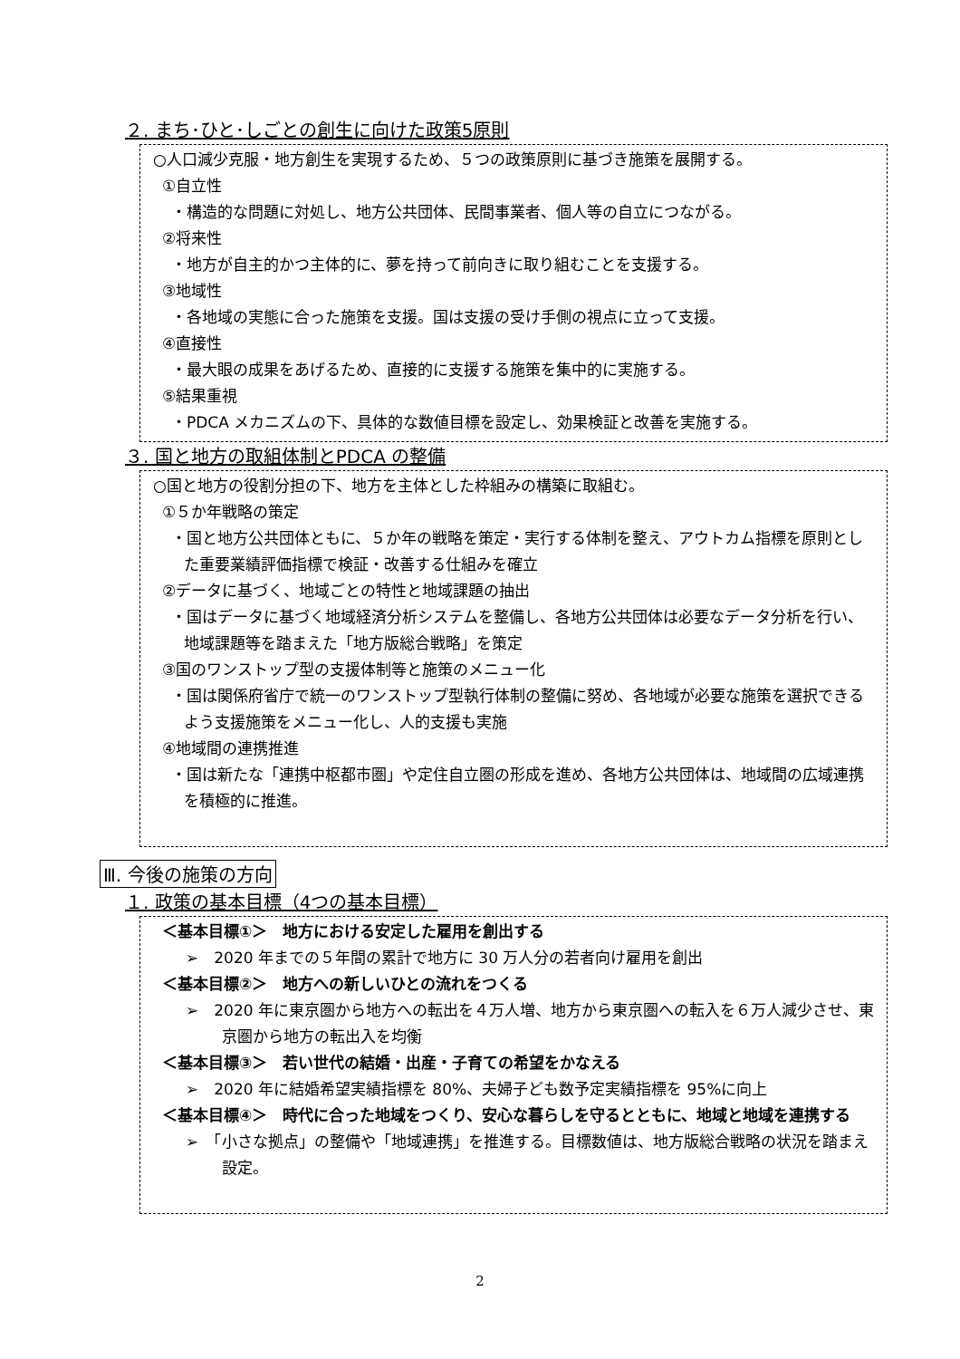２. まち･ひと･しごとの創生に向けた政策5原則
○人口減少克服・地方創生を実現するため、５つの政策原則に基づき施策を展開する。
①自立性
・構造的な問題に対処し、地方公共団体、民間事業者、個人等の自立につながる。
②将来性
・地方が自主的かつ主体的に、夢を持って前向きに取り組むことを支援する。
③地域性
・各地域の実態に合った施策を支援。国は支援の受け手側の視点に立って支援。
④直接性
・最大眼の成果をあげるため、直接的に支援する施策を集中的に実施する。
⑤結果重視
・PDCA メカニズムの下、具体的な数値目標を設定し、効果検証と改善を実施する。
３. 国と地方の取組体制とPDCA の整備
○国と地方の役割分担の下、地方を主体とした枠組みの構築に取組む。
①５か年戦略の策定
・国と地方公共団体ともに、５か年の戦略を策定・実行する体制を整え、アウトカム指標を原則とした重要業績評価指標で検証・改善する仕組みを確立
②データに基づく、地域ごとの特性と地域課題の抽出
・国はデータに基づく地域経済分析システムを整備し、各地方公共団体は必要なデータ分析を行い、地域課題等を踏まえた「地方版総合戦略」を策定
③国のワンストップ型の支援体制等と施策のメニュー化
・国は関係府省庁で統一のワンストップ型執行体制の整備に努め、各地域が必要な施策を選択できるよう支援施策をメニュー化し、人的支援も実施
④地域間の連携推進
・国は新たな「連携中枢都市圏」や定住自立圏の形成を進め、各地方公共団体は、地域間の広域連携を積極的に推進。
Ⅲ. 今後の施策の方向
１. 政策の基本目標（4つの基本目標）
＜基本目標①＞　地方における安定した雇用を創出する
➢　2020 年までの５年間の累計で地方に 30 万人分の若者向け雇用を創出
＜基本目標②＞　地方への新しいひとの流れをつくる
➢　2020 年に東京圏から地方への転出を４万人増、地方から東京圏への転入を６万人減少させ、東京圏から地方の転出入を均衡
＜基本目標③＞　若い世代の結婚・出産・子育ての希望をかなえる
➢　2020 年に結婚希望実績指標を 80%、夫婦子ども数予定実績指標を 95%に向上
＜基本目標④＞　時代に合った地域をつくり、安心な暮らしを守るとともに、地域と地域を連携する
➢　「小さな拠点」の整備や「地域連携」を推進する。目標数値は、地方版総合戦略の状況を踏まえ設定。
2